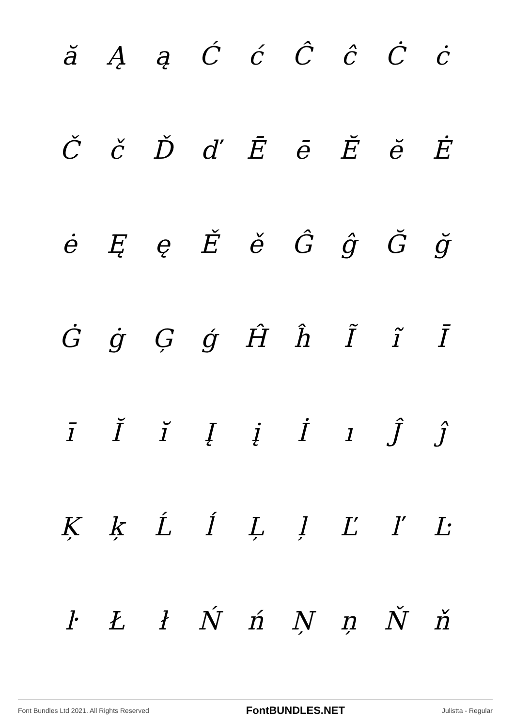| ă | Ą | ą | Ć | ć | Ĉ | ĉ | Ċ | ċ |
| Č | č | Ď | ď | Ē | ē | Ĕ | ĕ | Ė |
| ė | Ę | ę | Ě | ě | Ĝ | ĝ | Ğ | ğ |
| Ġ | ġ | Ģ | ģ | Ĥ | ĥ | Ĩ | ĩ | Ī |
| ī | Ĭ | ĭ | Į | į | İ | ı | Ĵ | ĵ |
| Ķ | ķ | Ĺ | ĺ | Ļ | ļ | Ľ | ľ | Ŀ |
| ŀ | Ł | ł | Ń | ń | Ņ | ņ | Ň | ň |
Font Bundles Ltd 2021. All Rights Reserved FontBUNDLES.NET Julistta - Regular